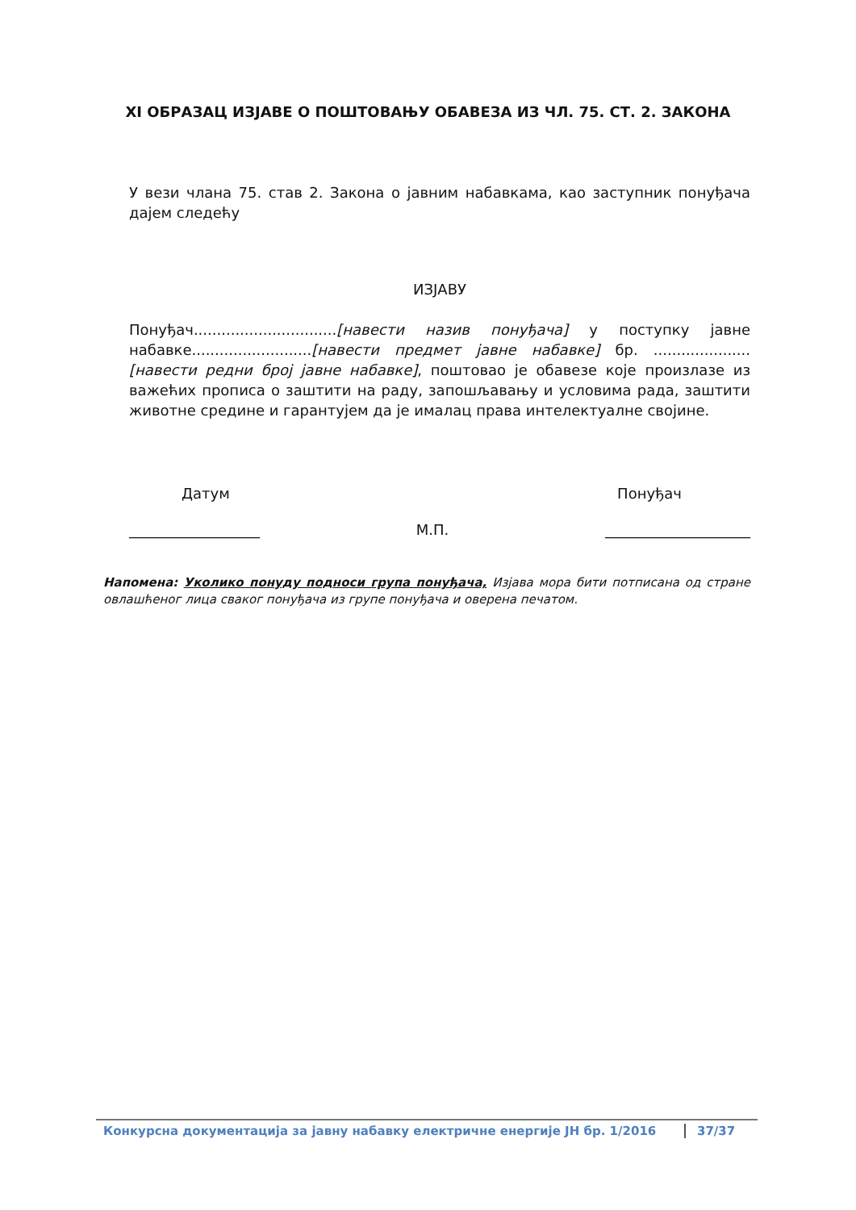XI ОБРАЗАЦ ИЗЈАВЕ О ПОШТОВАЊУ ОБАВЕЗА ИЗ ЧЛ. 75. СТ. 2. ЗАКОНА
У вези члана 75. став 2. Закона о јавним набавкама, као заступник понуђача дајем следећу
ИЗЈАВУ
Понуђач...............................[навести назив понуђача] у поступку јавне набавке..........................[навести предмет јавне набавке] бр. .....................[навести редни број јавне набавке], поштовао је обавезе које произлазе из важећих прописа о заштити на раду, запошљавању и условима рада, заштити животне средине и гарантујем да је ималац права интелектуалне својине.
Датум Понуђач
__________________ М.П. ____________________
Напомена: Уколико понуду подноси група понуђача, Изјава мора бити потписана од стране овлашћеног лица сваког понуђача из групе понуђача и оверена печатом.
Конкурсна документација за јавну набавку електричне енергије ЈН бр. 1/2016 37/37